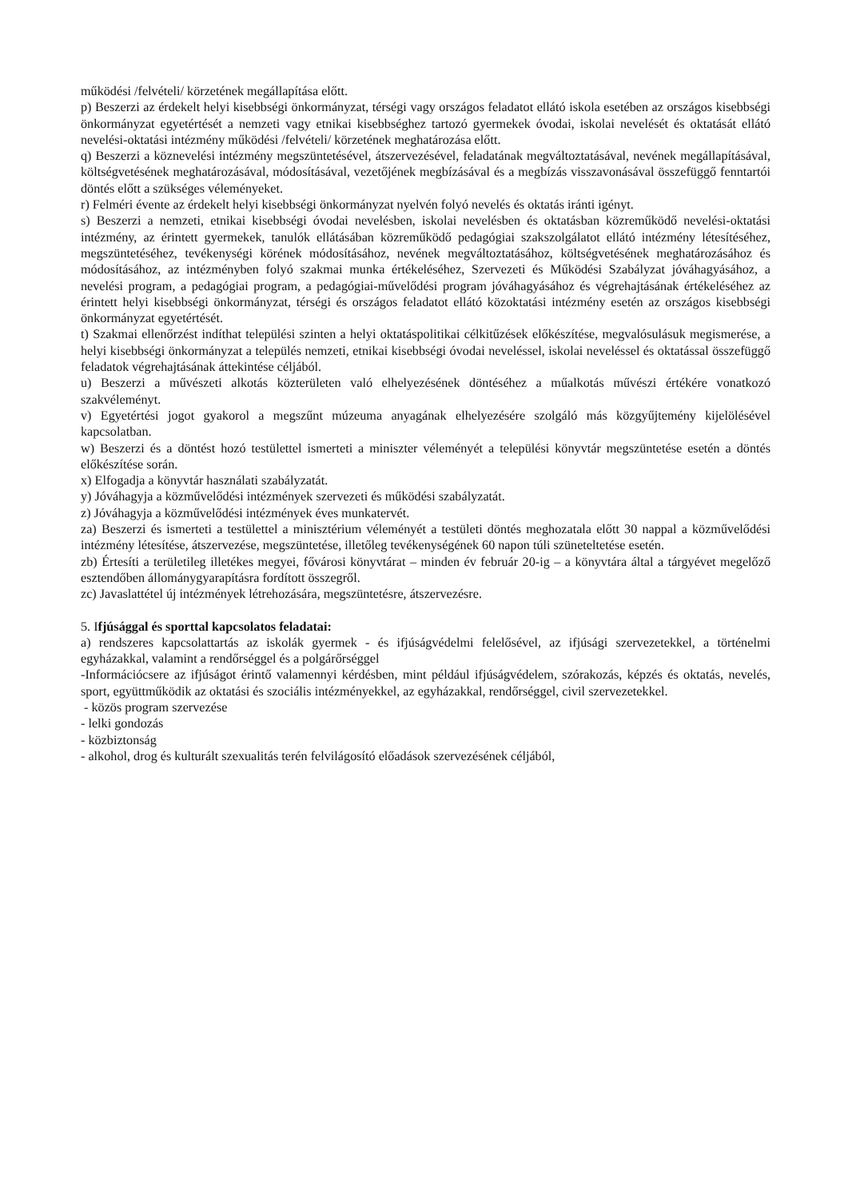működési /felvételi/ körzetének megállapítása előtt.
p) Beszerzi az érdekelt helyi kisebbségi önkormányzat, térségi vagy országos feladatot ellátó iskola esetében az országos kisebbségi önkormányzat egyetértését a nemzeti vagy etnikai kisebbséghez tartozó gyermekek óvodai, iskolai nevelését és oktatását ellátó nevelési-oktatási intézmény működési /felvételi/ körzetének meghatározása előtt.
q) Beszerzi a köznevelési intézmény megszüntetésével, átszervezésével, feladatának megváltoztatásával, nevének megállapításával, költségvetésének meghatározásával, módosításával, vezetőjének megbízásával és a megbízás visszavonásával összefüggő fenntartói döntés előtt a szükséges véleményeket.
r) Felméri évente az érdekelt helyi kisebbségi önkormányzat nyelvén folyó nevelés és oktatás iránti igényt.
s) Beszerzi a nemzeti, etnikai kisebbségi óvodai nevelésben, iskolai nevelésben és oktatásban közreműködő nevelési-oktatási intézmény, az érintett gyermekek, tanulók ellátásában közreműködő pedagógiai szakszolgálatot ellátó intézmény létesítéséhez, megszüntetéséhez, tevékenységi körének módosításához, nevének megváltoztatásához, költségvetésének meghatározásához és módosításához, az intézményben folyó szakmai munka értékeléséhez, Szervezeti és Működési Szabályzat jóváhagyásához, a nevelési program, a pedagógiai program, a pedagógiai-művelődési program jóváhagyásához és végrehajtásának értékeléséhez az érintett helyi kisebbségi önkormányzat, térségi és országos feladatot ellátó közoktatási intézmény esetén az országos kisebbségi önkormányzat egyetértését.
t) Szakmai ellenőrzést indíthat települési szinten a helyi oktatáspolitikai célkitűzések előkészítése, megvalósulásuk megismerése, a helyi kisebbségi önkormányzat a település nemzeti, etnikai kisebbségi óvodai neveléssel, iskolai neveléssel és oktatással összefüggő feladatok végrehajtásának áttekintése céljából.
u) Beszerzi a művészeti alkotás közterületen való elhelyezésének döntéséhez a műalkotás művészi értékére vonatkozó szakvéleményt.
v) Egyetértési jogot gyakorol a megszűnt múzeuma anyagának elhelyezésére szolgáló más közgyűjtemény kijelölésével kapcsolatban.
w) Beszerzi és a döntést hozó testülettel ismerteti a miniszter véleményét a települési könyvtár megszüntetése esetén a döntés előkészítése során.
x) Elfogadja a könyvtár használati szabályzatát.
y) Jóváhagyja a közművelődési intézmények szervezeti és működési szabályzatát.
z) Jóváhagyja a közművelődési intézmények éves munkatervét.
za) Beszerzi és ismerteti a testülettel a minisztérium véleményét a testületi döntés meghozatala előtt 30 nappal a közművelődési intézmény létesítése, átszervezése, megszüntetése, illetőleg tevékenységének 60 napon túli szüneteltetése esetén.
zb) Értesíti a területileg illetékes megyei, fővárosi könyvtárat – minden év február 20-ig – a könyvtára által a tárgyévet megelőző esztendőben állománygyarapításra fordított összegről.
zc) Javaslattétel új intézmények létrehozására, megszüntetésre, átszervezésre.
5. Ifjúsággal és sporttal kapcsolatos feladatai:
a) rendszeres kapcsolattartás az iskolák gyermek - és ifjúságvédelmi felelősével, az ifjúsági szervezetekkel, a történelmi egyházakkal, valamint a rendőrséggel és a polgárőrséggel
-Információcsere az ifjúságot érintő valamennyi kérdésben, mint például ifjúságvédelem, szórakozás, képzés és oktatás, nevelés, sport, együttműködik az oktatási és szociális intézményekkel, az egyházakkal, rendőrséggel, civil szervezetekkel.
- közös program szervezése
- lelki gondozás
- közbiztonság
- alkohol, drog és kulturált szexualitás terén felvilágosító előadások szervezésének céljából,